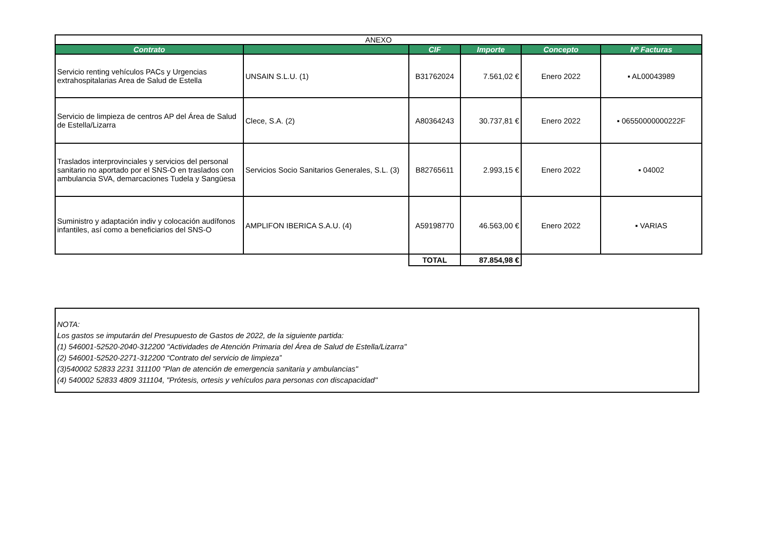| ANEXO | | | | | |
| Contrato | | CIF | Importe | Concepto | Nº Facturas |
| Servicio renting vehículos PACs y Urgencias extrahospitalarias Area de Salud de Estella | UNSAIN S.L.U. (1) | B31762024 | 7.561,02 € | Enero 2022 | ▪ AL00043989 |
| Servicio de limpieza de centros AP del Área de Salud de Estella/Lizarra | Clece, S.A. (2) | A80364243 | 30.737,81 € | Enero 2022 | ▪ 06550000000222F |
| Traslados interprovinciales y servicios del personal sanitario no aportado por el SNS-O en traslados con ambulancia SVA, demarcaciones Tudela y Sangüesa | Servicios Socio Sanitarios Generales, S.L. (3) | B82765611 | 2.993,15 € | Enero 2022 | ▪ 04002 |
| Suministro y adaptación indiv y colocación audífonos infantiles, así como a beneficiarios del SNS-O | AMPLIFON IBERICA S.A.U. (4) | A59198770 | 46.563,00 € | Enero 2022 | ▪ VARIAS |
| | | TOTAL | 87.854,98 € | | |
NOTA:
Los gastos se imputarán del Presupuesto de Gastos de 2022, de la siguiente partida:
(1) 546001-52520-2040-312200 "Actividades de Atención Primaria del Área de Salud de Estella/Lizarra"
(2) 546001-52520-2271-312200 “Contrato del servicio de limpieza”
(3)540002 52833 2231 311100 "Plan de atención de emergencia sanitaria y ambulancias"
(4) 540002 52833 4809 311104, "Prótesis, ortesis y vehículos para personas con discapacidad"